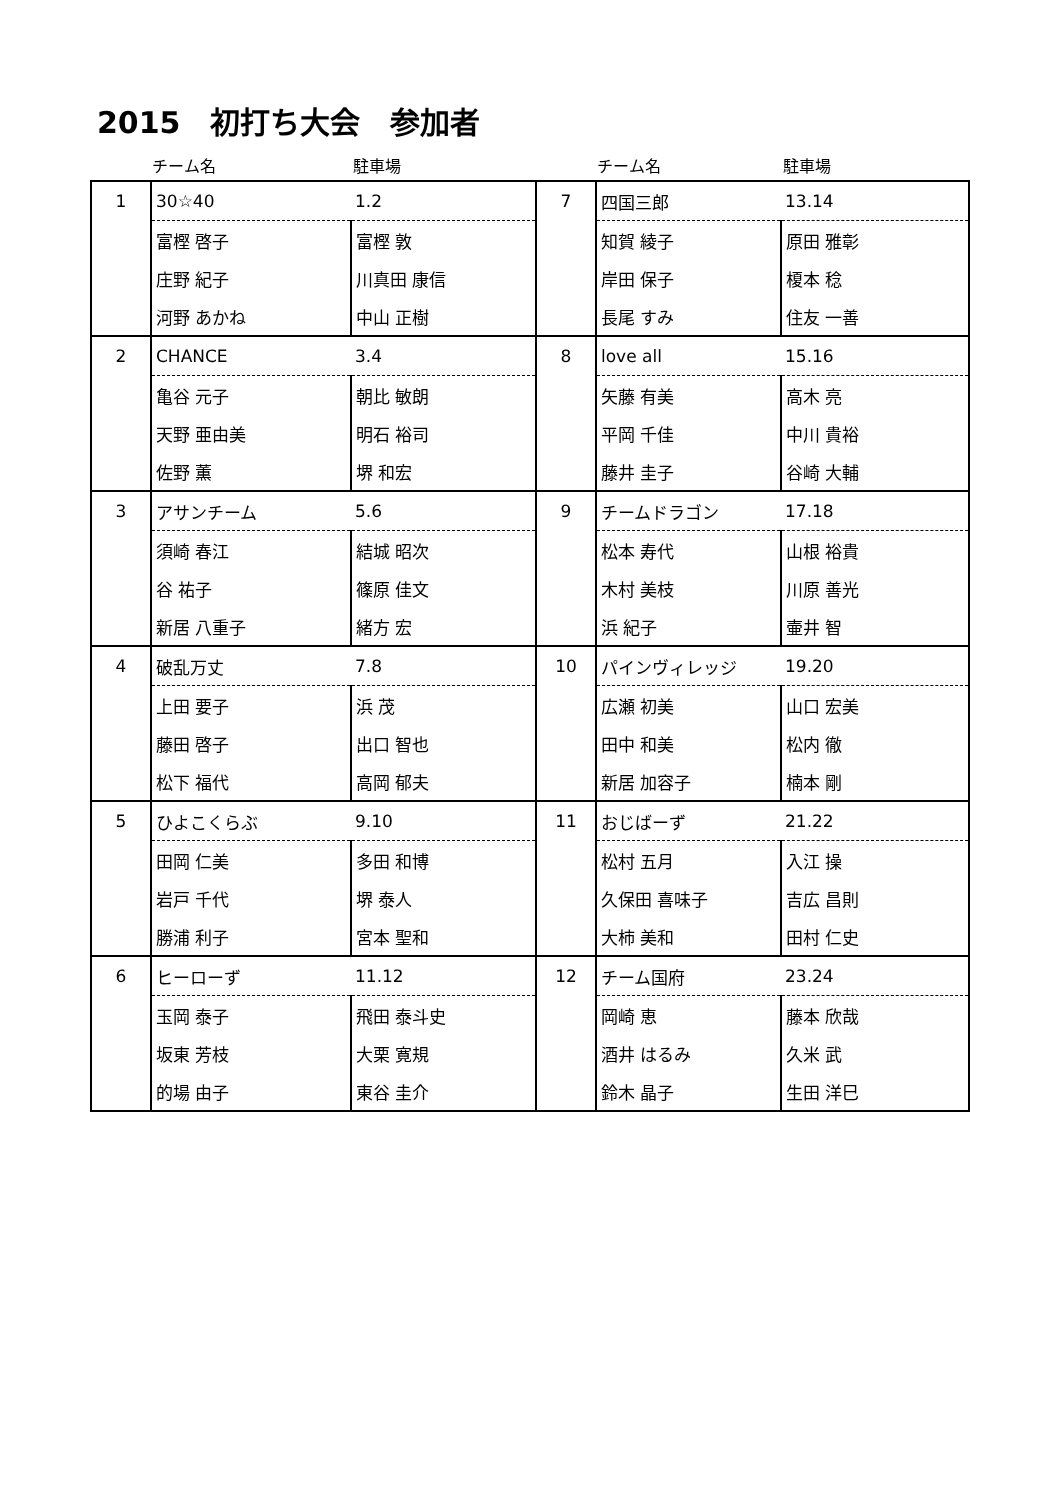2015　初打ち大会　参加者
| | チーム名 | 駐車場 | | チーム名 | 駐車場 |
| 1 | 30☆40 | 1.2 | 7 | 四国三郎 | 13.14 |
| | 富樫 啓子 | 富樫 敦 | | 知賀 綾子 | 原田 雅彰 |
| | 庄野 紀子 | 川真田 康信 | | 岸田 保子 | 榎本 稔 |
| | 河野 あかね | 中山 正樹 | | 長尾 すみ | 住友 一善 |
| 2 | CHANCE | 3.4 | 8 | love all | 15.16 |
| | 亀谷 元子 | 朝比 敏朗 | | 矢藤 有美 | 高木 亮 |
| | 天野 亜由美 | 明石 裕司 | | 平岡 千佳 | 中川 貴裕 |
| | 佐野 薫 | 堺 和宏 | | 藤井 圭子 | 谷崎 大輔 |
| 3 | アサンチーム | 5.6 | 9 | チームドラゴン | 17.18 |
| | 須崎 春江 | 結城 昭次 | | 松本 寿代 | 山根 裕貴 |
| | 谷 祐子 | 篠原 佳文 | | 木村 美枝 | 川原 善光 |
| | 新居 八重子 | 緒方 宏 | | 浜 紀子 | 壷井 智 |
| 4 | 破乱万丈 | 7.8 | 10 | パインヴィレッジ | 19.20 |
| | 上田 要子 | 浜 茂 | | 広瀬 初美 | 山口 宏美 |
| | 藤田 啓子 | 出口 智也 | | 田中 和美 | 松内 徹 |
| | 松下 福代 | 高岡 郁夫 | | 新居 加容子 | 楠本 剛 |
| 5 | ひよこくらぶ | 9.10 | 11 | おじばーず | 21.22 |
| | 田岡 仁美 | 多田 和博 | | 松村 五月 | 入江 操 |
| | 岩戸 千代 | 堺 泰人 | | 久保田 喜味子 | 吉広 昌則 |
| | 勝浦 利子 | 宮本 聖和 | | 大柿 美和 | 田村 仁史 |
| 6 | ヒーローず | 11.12 | 12 | チーム国府 | 23.24 |
| | 玉岡 泰子 | 飛田 泰斗史 | | 岡崎 恵 | 藤本 欣哉 |
| | 坂東 芳枝 | 大栗 寛規 | | 酒井 はるみ | 久米 武 |
| | 的場 由子 | 東谷 圭介 | | 鈴木 晶子 | 生田 洋巳 |